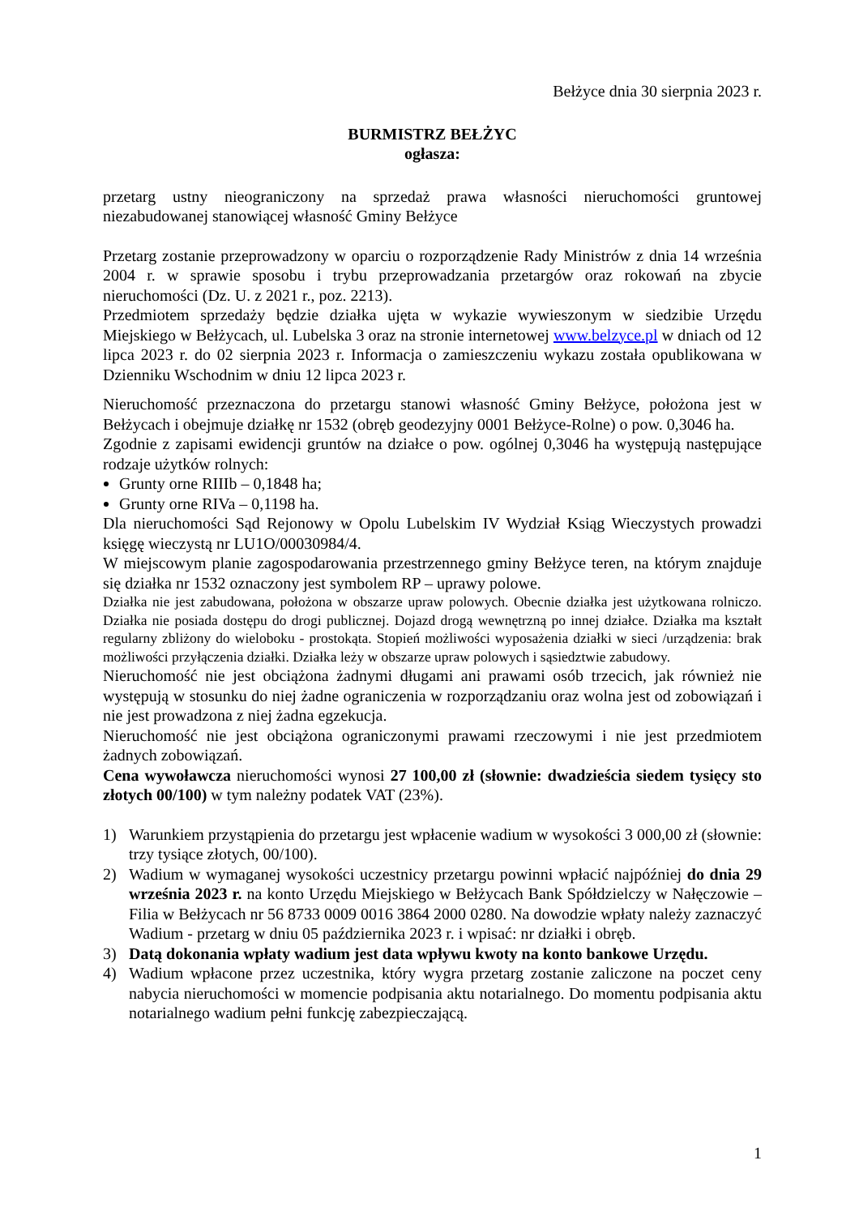Bełżyce dnia 30 sierpnia 2023 r.
BURMISTRZ BEŁŻYC
ogłasza:
przetarg ustny nieograniczony na sprzedaż prawa własności nieruchomości gruntowej niezabudowanej stanowiącej własność Gminy Bełżyce
Przetarg zostanie przeprowadzony w oparciu o rozporządzenie Rady Ministrów z dnia 14 września 2004 r. w sprawie sposobu i trybu przeprowadzania przetargów oraz rokowań na zbycie nieruchomości (Dz. U. z 2021 r., poz. 2213).
Przedmiotem sprzedaży będzie działka ujęta w wykazie wywieszonym w siedzibie Urzędu Miejskiego w Bełżycach, ul. Lubelska 3 oraz na stronie internetowej www.belzyce.pl w dniach od 12 lipca 2023 r. do 02 sierpnia 2023 r. Informacja o zamieszczeniu wykazu została opublikowana w Dzienniku Wschodnim w dniu 12 lipca 2023 r.
Nieruchomość przeznaczona do przetargu stanowi własność Gminy Bełżyce, położona jest w Bełżycach i obejmuje działkę nr 1532 (obręb geodezyjny 0001 Bełżyce-Rolne) o pow. 0,3046 ha.
Zgodnie z zapisami ewidencji gruntów na działce o pow. ogólnej 0,3046 ha występują następujące rodzaje użytków rolnych:
Grunty orne RIIIb – 0,1848 ha;
Grunty orne RIVa – 0,1198 ha.
Dla nieruchomości Sąd Rejonowy w Opolu Lubelskim IV Wydział Ksiąg Wieczystych prowadzi księgę wieczystą nr LU1O/00030984/4.
W miejscowym planie zagospodarowania przestrzennego gminy Bełżyce teren, na którym znajduje się działka nr 1532 oznaczony jest symbolem RP – uprawy polowe.
Działka nie jest zabudowana, położona w obszarze upraw polowych. Obecnie działka jest użytkowana rolniczo. Działka nie posiada dostępu do drogi publicznej. Dojazd drogą wewnętrzną po innej działce. Działka ma kształt regularny zbliżony do wieloboku - prostokąta. Stopień możliwości wyposażenia działki w sieci /urządzenia: brak możliwości przyłączenia działki. Działka leży w obszarze upraw polowych i sąsiedztwie zabudowy.
Nieruchomość nie jest obciążona żadnymi długami ani prawami osób trzecich, jak również nie występują w stosunku do niej żadne ograniczenia w rozporządzaniu oraz wolna jest od zobowiązań i nie jest prowadzona z niej żadna egzekucja.
Nieruchomość nie jest obciążona ograniczonymi prawami rzeczowymi i nie jest przedmiotem żadnych zobowiązań.
Cena wywoławcza nieruchomości wynosi 27 100,00 zł (słownie: dwadzieścia siedem tysięcy sto złotych 00/100) w tym należny podatek VAT (23%).
1) Warunkiem przystąpienia do przetargu jest wpłacenie wadium w wysokości 3 000,00 zł (słownie: trzy tysiące złotych, 00/100).
2) Wadium w wymaganej wysokości uczestnicy przetargu powinni wpłacić najpóźniej do dnia 29 września 2023 r. na konto Urzędu Miejskiego w Bełżycach Bank Spółdzielczy w Nałęczowie – Filia w Bełżycach nr 56 8733 0009 0016 3864 2000 0280. Na dowodzie wpłaty należy zaznaczyć Wadium - przetarg w dniu 05 października 2023 r. i wpisać: nr działki i obręb.
3) Datą dokonania wpłaty wadium jest data wpływu kwoty na konto bankowe Urzędu.
4) Wadium wpłacone przez uczestnika, który wygra przetarg zostanie zaliczone na poczet ceny nabycia nieruchomości w momencie podpisania aktu notarialnego. Do momentu podpisania aktu notarialnego wadium pełni funkcję zabezpieczającą.
1